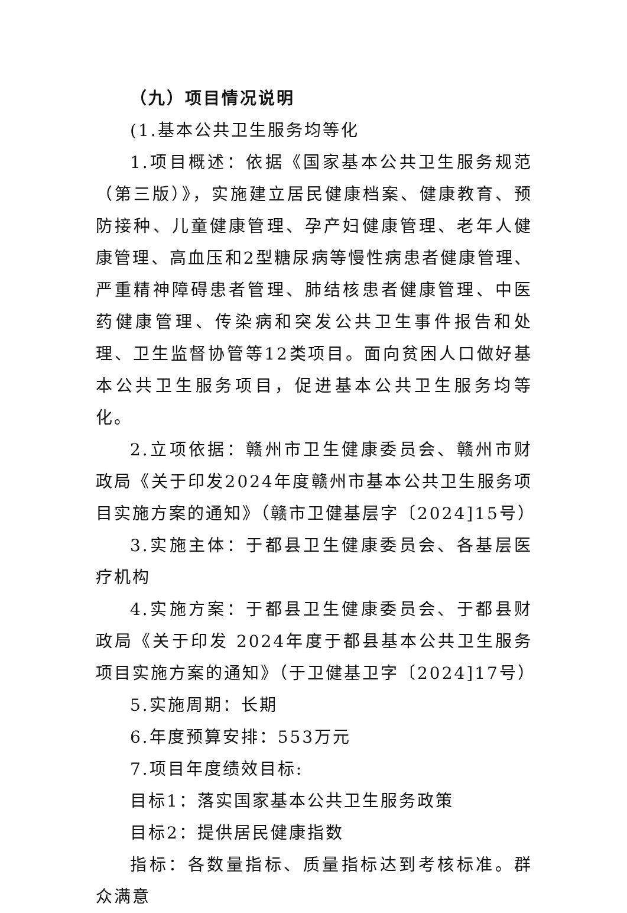（九）项目情况说明
(1.基本公共卫生服务均等化
1.项目概述：依据《国家基本公共卫生服务规范（第三版）》，实施建立居民健康档案、健康教育、预防接种、儿童健康管理、孕产妇健康管理、老年人健康管理、高血压和2型糖尿病等慢性病患者健康管理、严重精神障碍患者管理、肺结核患者健康管理、中医药健康管理、传染病和突发公共卫生事件报告和处理、卫生监督协管等12类项目。面向贫困人口做好基本公共卫生服务项目，促进基本公共卫生服务均等化。
2.立项依据：赣州市卫生健康委员会、赣州市财政局《关于印发2024年度赣州市基本公共卫生服务项目实施方案的通知》（赣市卫健基层字〔2024]15号）
3.实施主体：于都县卫生健康委员会、各基层医疗机构
4.实施方案：于都县卫生健康委员会、于都县财政局《关于印发 2024年度于都县基本公共卫生服务项目实施方案的通知》（于卫健基卫字〔2024]17号）
5.实施周期：长期
6.年度预算安排：553万元
7.项目年度绩效目标:
目标1：落实国家基本公共卫生服务政策
目标2：提供居民健康指数
指标：各数量指标、质量指标达到考核标准。群众满意